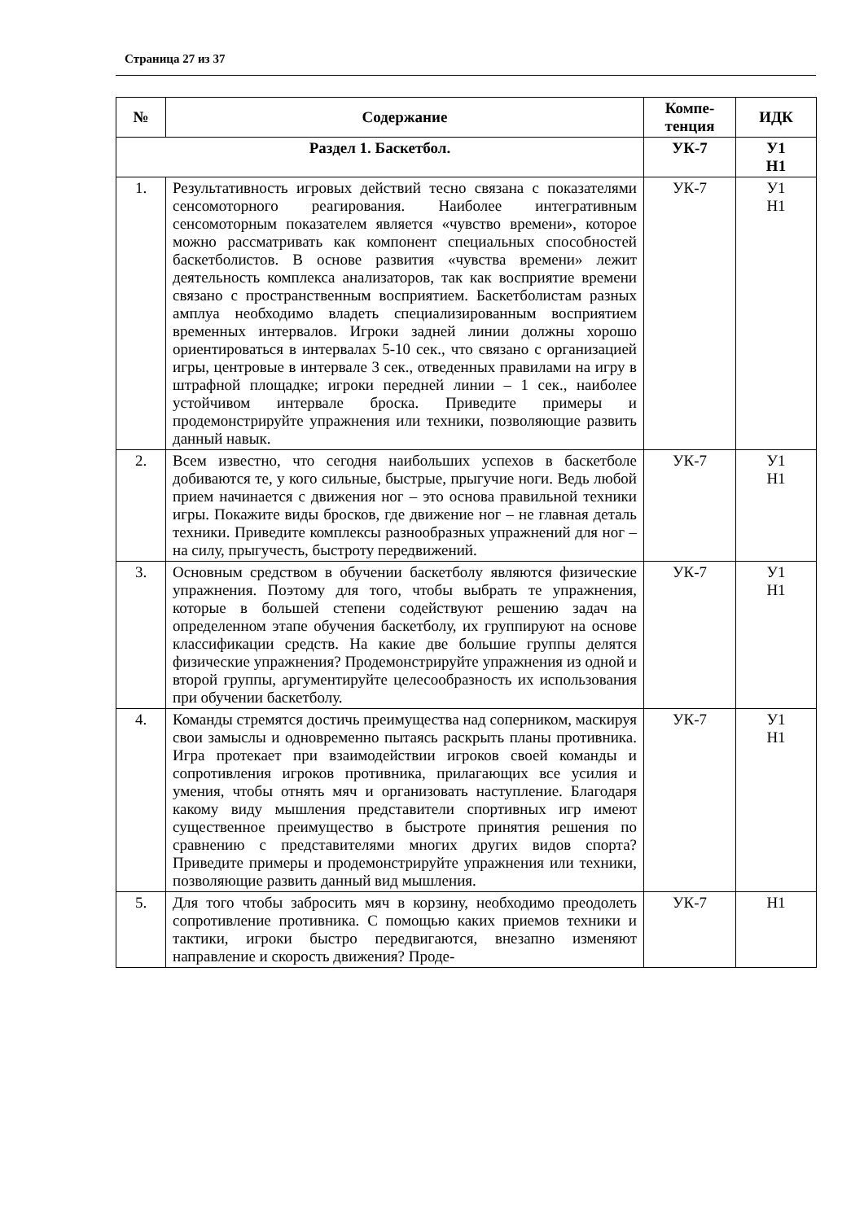Страница 27 из 37
| № | Содержание | Компе- тенция | ИДК |
| --- | --- | --- | --- |
| Раздел 1. Баскетбол. | | УК-7 | У1 Н1 |
| 1. | Результативность игровых действий тесно связана с показателями сенсомоторного реагирования. Наиболее интегративным сенсомоторным показателем является «чувство времени», которое можно рассматривать как компонент специальных способностей баскетболистов. В основе развития «чувства времени» лежит деятельность комплекса анализаторов, так как восприятие времени связано с пространственным восприятием. Баскетболистам разных амплуа необходимо владеть специализированным восприятием временных интервалов. Игроки задней линии должны хорошо ориентироваться в интервалах 5-10 сек., что связано с организацией игры, центровые в интервале 3 сек., отведенных правилами на игру в штрафной площадке; игроки передней линии – 1 сек., наиболее устойчивом интервале броска. Приведите примеры и продемонстрируйте упражнения или техники, позволяющие развить данный навык. | УК-7 | У1 Н1 |
| 2. | Всем известно, что сегодня наибольших успехов в баскетболе добиваются те, у кого сильные, быстрые, прыгучие ноги. Ведь любой прием начинается с движения ног – это основа правильной техники игры. Покажите виды бросков, где движение ног – не главная деталь техники. Приведите комплексы разнообразных упражнений для ног – на силу, прыгучесть, быстроту передвижений. | УК-7 | У1 Н1 |
| 3. | Основным средством в обучении баскетболу являются физические упражнения. Поэтому для того, чтобы выбрать те упражнения, которые в большей степени содействуют решению задач на определенном этапе обучения баскетболу, их группируют на основе классификации средств. На какие две большие группы делятся физические упражнения? Продемонстрируйте упражнения из одной и второй группы, аргументируйте целесообразность их использования при обучении баскетболу. | УК-7 | У1 Н1 |
| 4. | Команды стремятся достичь преимущества над соперником, маскируя свои замыслы и одновременно пытаясь раскрыть планы противника. Игра протекает при взаимодействии игроков своей команды и сопротивления игроков противника, прилагающих все усилия и умения, чтобы отнять мяч и организовать наступление. Благодаря какому виду мышления представители спортивных игр имеют существенное преимущество в быстроте принятия решения по сравнению с представителями многих других видов спорта? Приведите примеры и продемонстрируйте упражнения или техники, позволяющие развить данный вид мышления. | УК-7 | У1 Н1 |
| 5. | Для того чтобы забросить мяч в корзину, необходимо преодолеть сопротивление противника. С помощью каких приемов техники и тактики, игроки быстро передвигаются, внезапно изменяют направление и скорость движения? Проде- | УК-7 | Н1 |